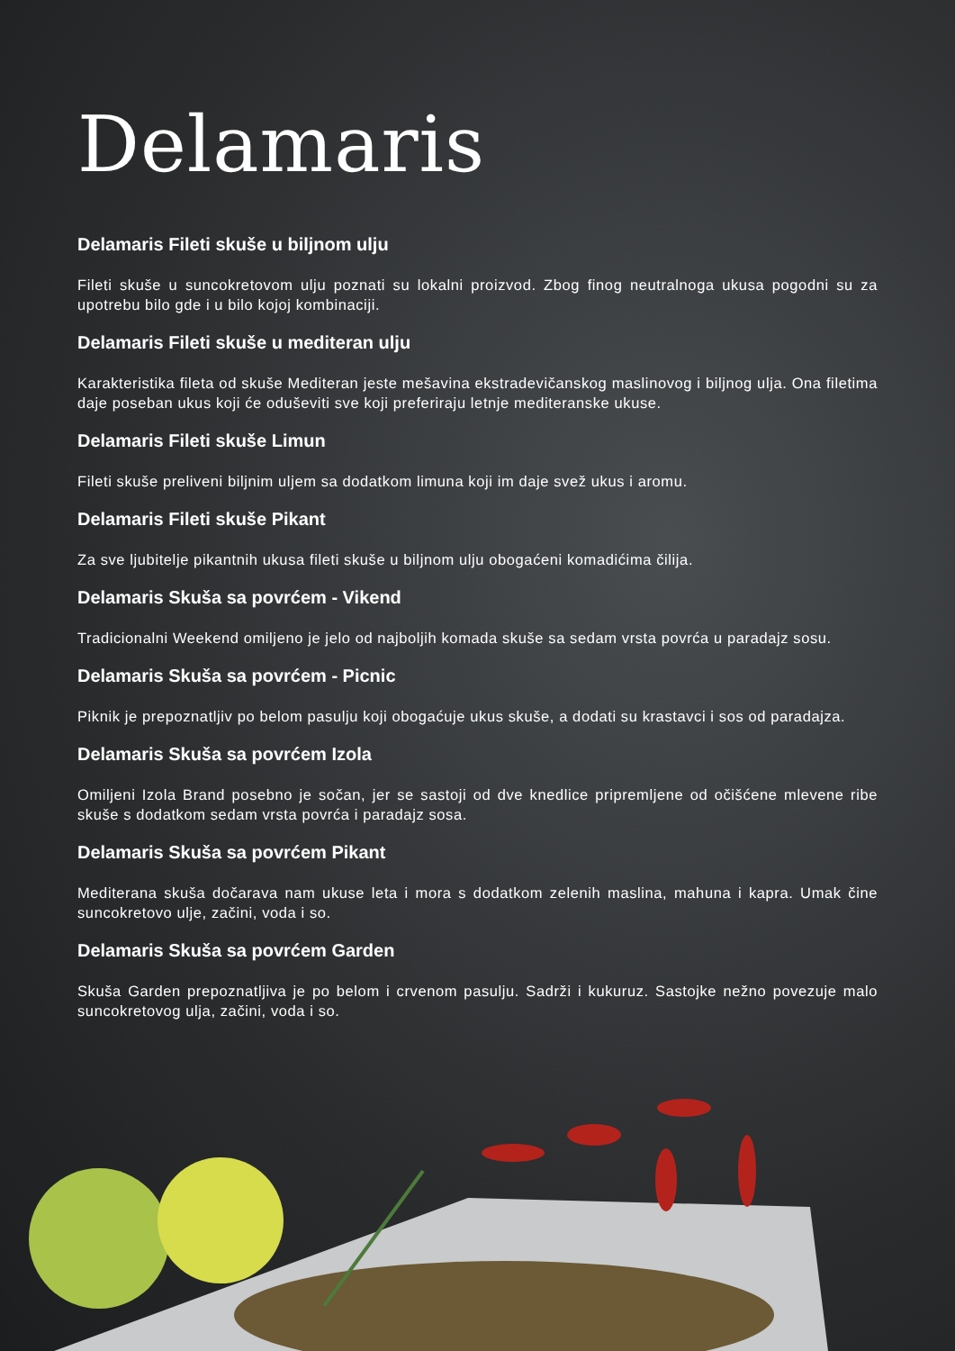Delamaris
Delamaris Fileti skuše u biljnom ulju
Fileti skuše u suncokretovom ulju poznati su lokalni proizvod. Zbog finog neutralnoga ukusa pogodni su za upotrebu bilo gde i u bilo kojoj kombinaciji.
Delamaris Fileti skuše u mediteran ulju
Karakteristika fileta od skuše Mediteran jeste mešavina ekstradevičanskog maslinovog i biljnog ulja. Ona filetima daje poseban ukus koji će oduševiti sve koji preferiraju letnje mediteranske ukuse.
Delamaris Fileti skuše Limun
Fileti skuše preliveni biljnim uljem sa dodatkom limuna koji im daje svež ukus i aromu.
Delamaris Fileti skuše Pikant
Za sve ljubitelje pikantnih ukusa fileti skuše u biljnom ulju obogaćeni komadićima čilija.
Delamaris Skuša sa povrćem - Vikend
Tradicionalni Weekend omiljeno je jelo od najboljih komada skuše sa sedam vrsta povrća u paradajz sosu.
Delamaris Skuša sa povrćem - Picnic
Piknik je prepoznatljiv po belom pasulju koji obogaćuje ukus skuše, a dodati su krastavci i sos od paradajza.
Delamaris Skuša sa povrćem Izola
Omiljeni Izola Brand posebno je sočan, jer se sastoji od dve knedlice pripremljene od očišćene mlevene ribe skuše s dodatkom sedam vrsta povrća i paradajz sosa.
Delamaris Skuša sa povrćem Pikant
Mediterana skuša dočarava nam ukuse leta i mora s dodatkom zelenih maslina, mahuna i kapra. Umak čine suncokretovo ulje, začini, voda i so.
Delamaris Skuša sa povrćem Garden
Skuša Garden prepoznatljiva je po belom i crvenom pasulju. Sadrži i kukuruz. Sastojke nežno povezuje malo suncokretovog ulja, začini, voda i so.